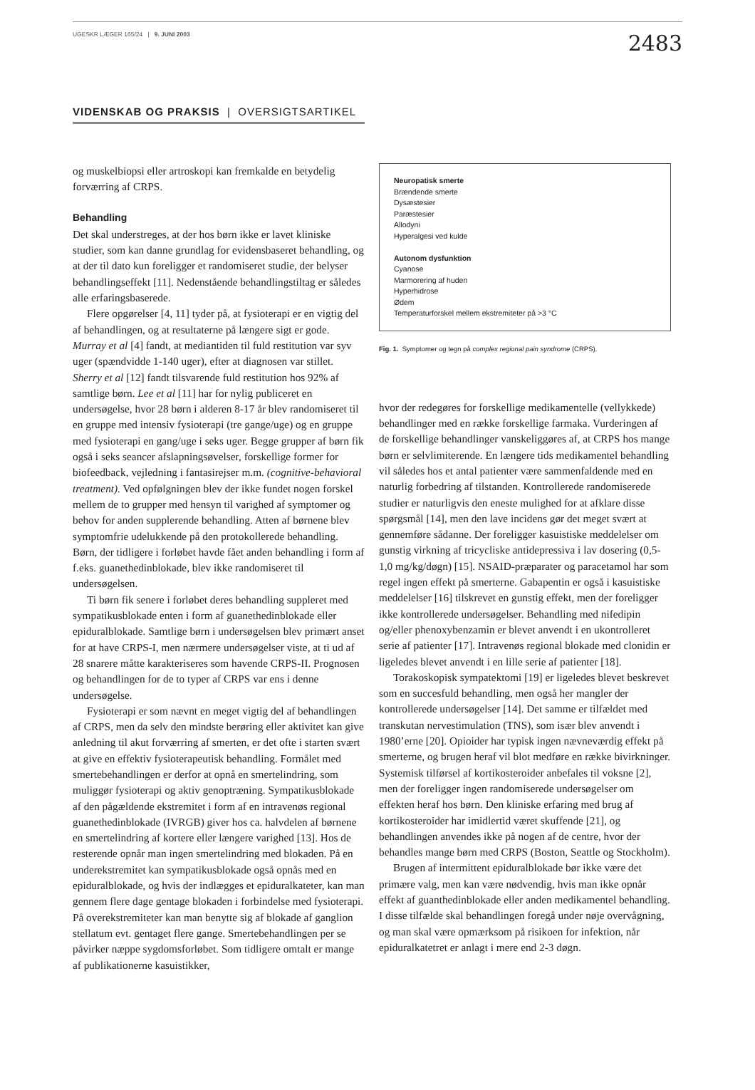UGESKR LÆGER 165/24 | 9. JUNI 2003
2483
VIDENSKAB OG PRAKSIS | OVERSIGTSARTIKEL
og muskelbiopsi eller artroskopi kan fremkalde en betydelig forværring af CRPS.
Behandling
Det skal understreges, at der hos børn ikke er lavet kliniske studier, som kan danne grundlag for evidensbaseret behandling, og at der til dato kun foreligger et randomiseret studie, der belyser behandlingseffekt [11]. Nedenstående behandlingstiltag er således alle erfaringsbaserede.
Flere opgørelser [4, 11] tyder på, at fysioterapi er en vigtig del af behandlingen, og at resultaterne på længere sigt er gode. Murray et al [4] fandt, at mediantiden til fuld restitution var syv uger (spændvidde 1-140 uger), efter at diagnosen var stillet. Sherry et al [12] fandt tilsvarende fuld restitution hos 92% af samtlige børn. Lee et al [11] har for nylig publiceret en undersøgelse, hvor 28 børn i alderen 8-17 år blev randomiseret til en gruppe med intensiv fysioterapi (tre gange/uge) og en gruppe med fysioterapi en gang/uge i seks uger. Begge grupper af børn fik også i seks seancer afslapningsøvelser, forskellige former for biofeedback, vejledning i fantasirejser m.m. (cognitive-behavioral treatment). Ved opfølgningen blev der ikke fundet nogen forskel mellem de to grupper med hensyn til varighed af symptomer og behov for anden supplerende behandling. Atten af børnene blev symptomfrie udelukkende på den protokollerede behandling. Børn, der tidligere i forløbet havde fået anden behandling i form af f.eks. guanethedinblokade, blev ikke randomiseret til undersøgelsen.
Ti børn fik senere i forløbet deres behandling suppleret med sympatikusblokade enten i form af guanethedinblokade eller epiduralblokade. Samtlige børn i undersøgelsen blev primært anset for at have CRPS-I, men nærmere undersøgelser viste, at ti ud af 28 snarere måtte karakteriseres som havende CRPS-II. Prognosen og behandlingen for de to typer af CRPS var ens i denne undersøgelse.
Fysioterapi er som nævnt en meget vigtig del af behandlingen af CRPS, men da selv den mindste berøring eller aktivitet kan give anledning til akut forværring af smerten, er det ofte i starten svært at give en effektiv fysioterapeutisk behandling. Formålet med smertebehandlingen er derfor at opnå en smertelindring, som muliggør fysioterapi og aktiv genoptræning. Sympatikusblokade af den pågældende ekstremitet i form af en intravenøs regional guanethedinblokade (IVRGB) giver hos ca. halvdelen af børnene en smertelindring af kortere eller længere varighed [13]. Hos de resterende opnår man ingen smertelindring med blokaden. På en underekstremitet kan sympatikusblokade også opnås med en epiduralblokade, og hvis der indlægges et epiduralkateter, kan man gennem flere dage gentage blokaden i forbindelse med fysioterapi. På overekstremiteter kan man benytte sig af blokade af ganglion stellatum evt. gentaget flere gange. Smertebehandlingen per se påvirker næppe sygdomsforløbet. Som tidligere omtalt er mange af publikationerne kasuistikker,
Neuropatisk smerte
Brændende smerte
Dysæstesier
Paræstesier
Allodyni
Hyperalgesi ved kulde
Autonom dysfunktion
Cyanose
Marmorering af huden
Hyperhidrose
Ødem
Temperaturforskel mellem ekstremiteter på >3 °C
Fig. 1. Symptomer og tegn på complex regional pain syndrome (CRPS).
hvor der redegøres for forskellige medikamentelle (vellykkede) behandlinger med en række forskellige farmaka. Vurderingen af de forskellige behandlinger vanskeliggøres af, at CRPS hos mange børn er selvlimiterende. En længere tids medikamentel behandling vil således hos et antal patienter være sammenfaldende med en naturlig forbedring af tilstanden. Kontrollerede randomiserede studier er naturligvis den eneste mulighed for at afklare disse spørgsmål [14], men den lave incidens gør det meget svært at gennemføre sådanne. Der foreligger kasuistiske meddelelser om gunstig virkning af tricycliske antidepressiva i lav dosering (0,5-1,0 mg/kg/døgn) [15]. NSAID-præparater og paracetamol har som regel ingen effekt på smerterne. Gabapentin er også i kasuistiske meddelelser [16] tilskrevet en gunstig effekt, men der foreligger ikke kontrollerede undersøgelser. Behandling med nifedipin og/eller phenoxybenzamin er blevet anvendt i en ukontrolleret serie af patienter [17]. Intravenøs regional blokade med clonidin er ligeledes blevet anvendt i en lille serie af patienter [18].
Torakoskopisk sympatektomi [19] er ligeledes blevet beskrevet som en succesfuld behandling, men også her mangler der kontrollerede undersøgelser [14]. Det samme er tilfældet med transkutan nervestimulation (TNS), som især blev anvendt i 1980’erne [20]. Opioider har typisk ingen nævneværdig effekt på smerterne, og brugen heraf vil blot medføre en række bivirkninger. Systemisk tilførsel af kortikosteroider anbefales til voksne [2], men der foreligger ingen randomiserede undersøgelser om effekten heraf hos børn. Den kliniske erfaring med brug af kortikosteroider har imidlertid været skuffende [21], og behandlingen anvendes ikke på nogen af de centre, hvor der behandles mange børn med CRPS (Boston, Seattle og Stockholm).
Brugen af intermittent epiduralblokade bør ikke være det primære valg, men kan være nødvendig, hvis man ikke opnår effekt af guanthedinblokade eller anden medikamentel behandling. I disse tilfælde skal behandlingen foregå under nøje overvågning, og man skal være opmærksom på risikoen for infektion, når epiduralkatetret er anlagt i mere end 2-3 døgn.